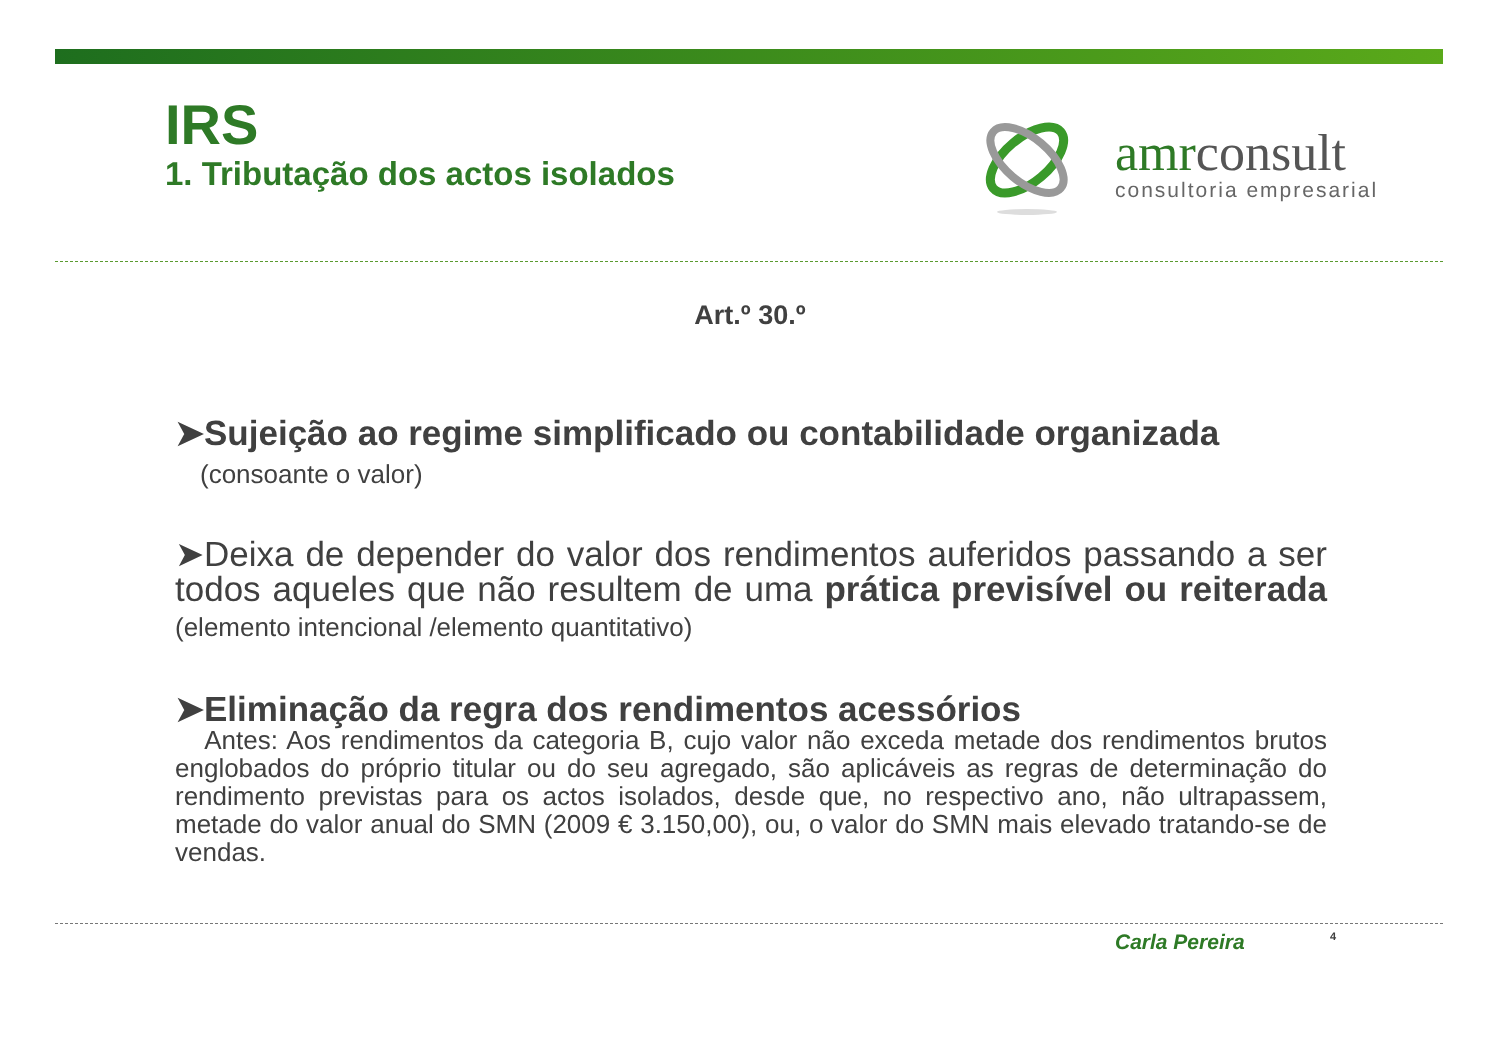IRS
1. Tributação dos actos isolados
amrconsult
consultoria empresarial
Art.º 30.º
➤Sujeição ao regime simplificado ou contabilidade organizada
(consoante o valor)
➤Deixa de depender do valor dos rendimentos auferidos passando a ser todos aqueles que não resultem de uma prática previsível ou reiterada (elemento intencional /elemento quantitativo)
➤Eliminação da regra dos rendimentos acessórios
Antes: Aos rendimentos da categoria B, cujo valor não exceda metade dos rendimentos brutos englobados do próprio titular ou do seu agregado, são aplicáveis as regras de determinação do rendimento previstas para os actos isolados, desde que, no respectivo ano, não ultrapassem, metade do valor anual do SMN (2009 € 3.150,00), ou, o valor do SMN mais elevado tratando-se de vendas.
Carla Pereira 4